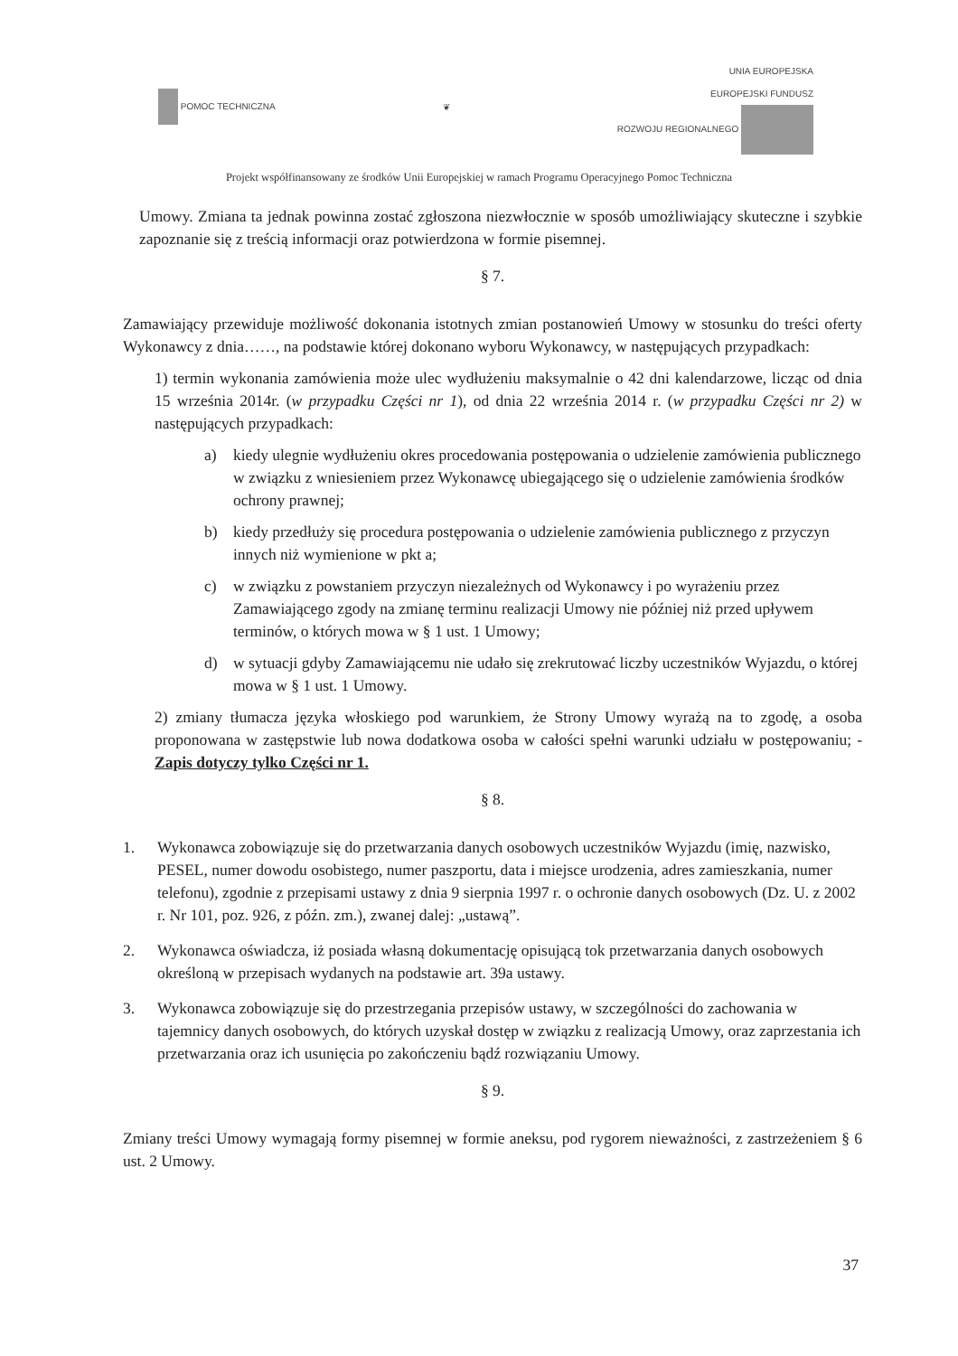POMOC TECHNICZNA ❦
UNIA EUROPEJSKA
EUROPEJSKI FUNDUSZ
ROZWOJU REGIONALNEGO
Projekt współfinansowany ze środków Unii Europejskiej w ramach Programu Operacyjnego Pomoc Techniczna
Umowy. Zmiana ta jednak powinna zostać zgłoszona niezwłocznie w sposób umożliwiający skuteczne i szybkie zapoznanie się z treścią informacji oraz potwierdzona w formie pisemnej.
§ 7.
Zamawiający przewiduje możliwość dokonania istotnych zmian postanowień Umowy w stosunku do treści oferty Wykonawcy z dnia……, na podstawie której dokonano wyboru Wykonawcy, w następujących przypadkach:
1) termin wykonania zamówienia może ulec wydłużeniu maksymalnie o 42 dni kalendarzowe, licząc od dnia 15 września 2014r. (w przypadku Części nr 1), od dnia 22 września 2014 r. (w przypadku Części nr 2) w następujących przypadkach:
a) kiedy ulegnie wydłużeniu okres procedowania postępowania o udzielenie zamówienia publicznego w związku z wniesieniem przez Wykonawcę ubiegającego się o udzielenie zamówienia środków ochrony prawnej;
b) kiedy przedłuży się procedura postępowania o udzielenie zamówienia publicznego z przyczyn innych niż wymienione w pkt a;
c) w związku z powstaniem przyczyn niezależnych od Wykonawcy i po wyrażeniu przez Zamawiającego zgody na zmianę terminu realizacji Umowy nie później niż przed upływem terminów, o których mowa w § 1 ust. 1 Umowy;
d) w sytuacji gdyby Zamawiającemu nie udało się zrekrutować liczby uczestników Wyjazdu, o której mowa w § 1 ust. 1 Umowy.
2) zmiany tłumacza języka włoskiego pod warunkiem, że Strony Umowy wyrażą na to zgodę, a osoba proponowana w zastępstwie lub nowa dodatkowa osoba w całości spełni warunki udziału w postępowaniu; - Zapis dotyczy tylko Części nr 1.
§ 8.
1. Wykonawca zobowiązuje się do przetwarzania danych osobowych uczestników Wyjazdu (imię, nazwisko, PESEL, numer dowodu osobistego, numer paszportu, data i miejsce urodzenia, adres zamieszkania, numer telefonu), zgodnie z przepisami ustawy z dnia 9 sierpnia 1997 r. o ochronie danych osobowych (Dz. U. z 2002 r. Nr 101, poz. 926, z późn. zm.), zwanej dalej: „ustawą”.
2. Wykonawca oświadcza, iż posiada własną dokumentację opisującą tok przetwarzania danych osobowych określoną w przepisach wydanych na podstawie art. 39a ustawy.
3. Wykonawca zobowiązuje się do przestrzegania przepisów ustawy, w szczególności do zachowania w tajemnicy danych osobowych, do których uzyskał dostęp w związku z realizacją Umowy, oraz zaprzestania ich przetwarzania oraz ich usunięcia po zakończeniu bądź rozwiązaniu Umowy.
§ 9.
Zmiany treści Umowy wymagają formy pisemnej w formie aneksu, pod rygorem nieważności, z zastrzeżeniem § 6 ust. 2 Umowy.
37